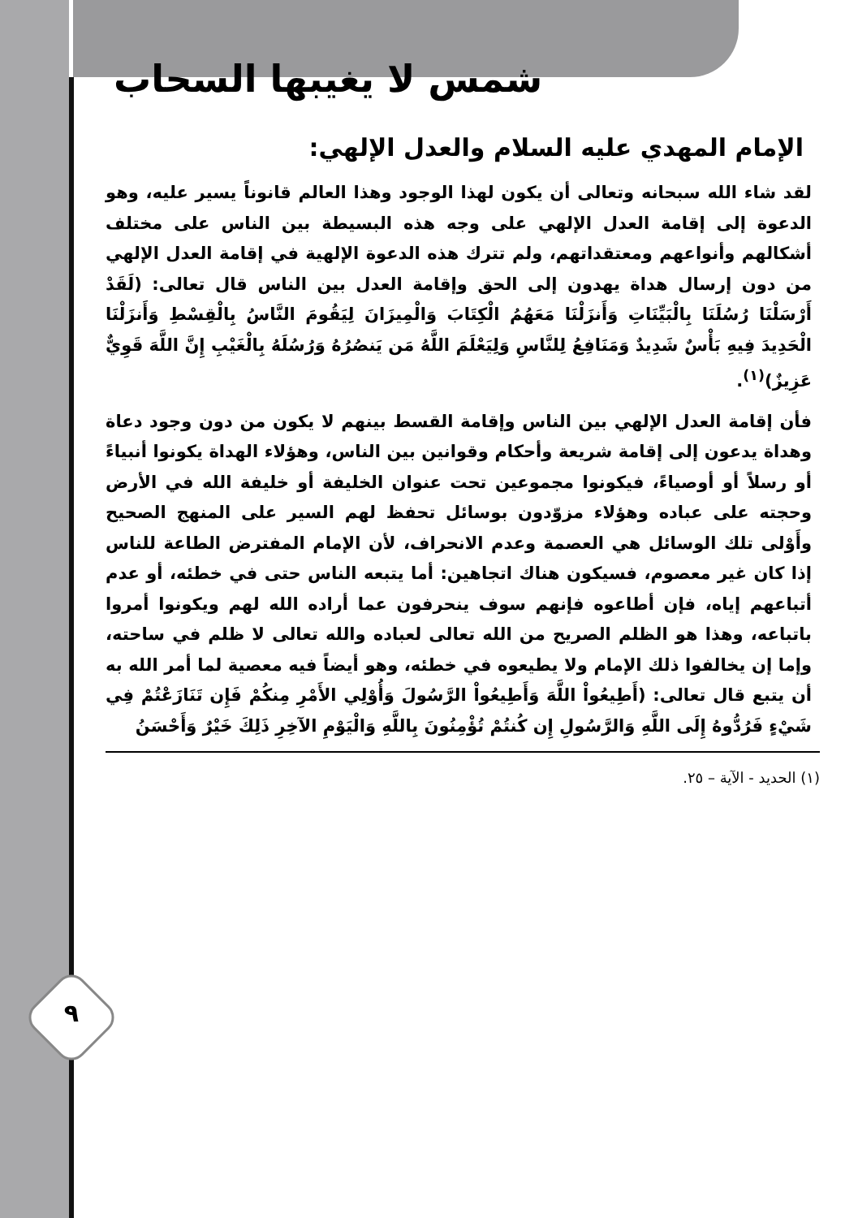٩
شمس لا يغيبها السحاب
الإمام المهدي عليه السلام والعدل الإلهي:
لقد شاء الله سبحانه وتعالى أن يكون لهذا الوجود وهذا العالم قانوناً يسير عليه، وهو الدعوة إلى إقامة العدل الإلهي على وجه هذه البسيطة بين الناس على مختلف أشكالهم وأنواعهم ومعتقداتهم، ولم تترك هذه الدعوة الإلهية في إقامة العدل الإلهي من دون إرسال هداة يهدون إلى الحق وإقامة العدل بين الناس قال تعالى: (لَقَدْ أَرْسَلْنَا رُسُلَنَا بِالْبَيِّنَاتِ وَأَنزَلْنَا مَعَهُمُ الْكِتَابَ وَالْمِيزَانَ لِيَقُومَ النَّاسُ بِالْقِسْطِ وَأَنزَلْنَا الْحَدِيدَ فِيهِ بَأْسٌ شَدِيدٌ وَمَنَافِعُ لِلنَّاسِ وَلِيَعْلَمَ اللَّهُ مَن يَنصُرُهُ وَرُسُلَهُ بِالْغَيْبِ إِنَّ اللَّهَ قَوِيٌّ عَزِيزٌ)<sup>(١)</sup>.
فأن إقامة العدل الإلهي بين الناس وإقامة القسط بينهم لا يكون من دون وجود دعاة وهداة يدعون إلى إقامة شريعة وأحكام وقوانين بين الناس، وهؤلاء الهداة يكونوا أنبياءً أو رسلاً أو أوصياءً، فيكونوا مجموعين تحت عنوان الخليفة أو خليفة الله في الأرض وحجته على عباده وهؤلاء مزوّدون بوسائل تحفظ لهم السير على المنهج الصحيح وأَوْلى تلك الوسائل هي العصمة وعدم الانحراف، لأن الإمام المفترض الطاعة للناس إذا كان غير معصوم، فسيكون هناك اتجاهين: أما يتبعه الناس حتى في خطئه، أو عدم أتباعهم إياه، فإن أطاعوه فإنهم سوف ينحرفون عما أراده الله لهم ويكونوا أمروا باتباعه، وهذا هو الظلم الصريح من الله تعالى لعباده والله تعالى لا ظلم في ساحته، وإما إن يخالفوا ذلك الإمام ولا يطيعوه في خطئه، وهو أيضاً فيه معصية لما أمر الله به أن يتبع قال تعالى: (أَطِيعُواْ اللَّهَ وَأَطِيعُواْ الرَّسُولَ وَأُوْلِي الأَمْرِ مِنكُمْ فَإِن تَنَازَعْتُمْ فِي شَيْءٍ فَرُدُّوهُ إِلَى اللَّهِ وَالرَّسُولِ إِن كُنتُمْ تُؤْمِنُونَ بِاللَّهِ وَالْيَوْمِ الآخِرِ ذَلِكَ خَيْرٌ وَأَحْسَنُ
(١) الحديد - الآية – ٢٥.